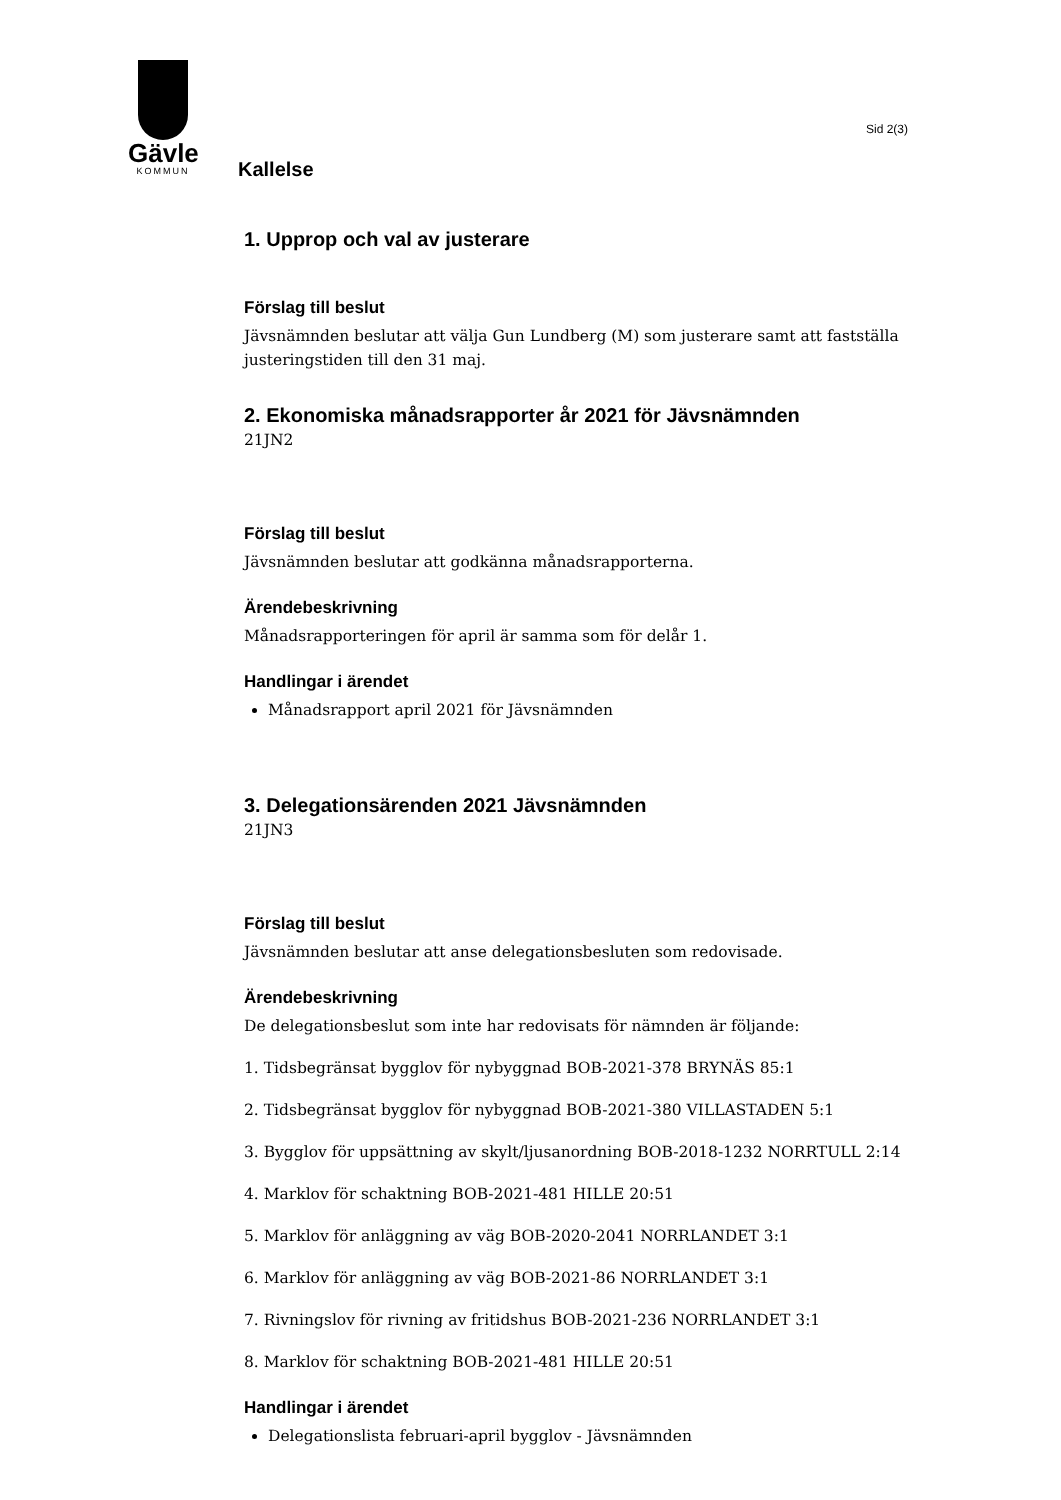Gävle
KOMMUN
Sid 2(3)
Kallelse
1. Upprop och val av justerare
Förslag till beslut
Jävsnämnden beslutar att välja Gun Lundberg (M) som justerare samt att fastställa justeringstiden till den 31 maj.
2. Ekonomiska månadsrapporter år 2021 för Jävsnämnden
21JN2
Förslag till beslut
Jävsnämnden beslutar att godkänna månadsrapporterna.
Ärendebeskrivning
Månadsrapporteringen för april är samma som för delår 1.
Handlingar i ärendet
Månadsrapport april 2021 för Jävsnämnden
3. Delegationsärenden 2021 Jävsnämnden
21JN3
Förslag till beslut
Jävsnämnden beslutar att anse delegationsbesluten som redovisade.
Ärendebeskrivning
De delegationsbeslut som inte har redovisats för nämnden är följande:
1. Tidsbegränsat bygglov för nybyggnad BOB-2021-378 BRYNÄS 85:1
2. Tidsbegränsat bygglov för nybyggnad BOB-2021-380 VILLASTADEN 5:1
3. Bygglov för uppsättning av skylt/ljusanordning BOB-2018-1232 NORRTULL 2:14
4. Marklov för schaktning BOB-2021-481 HILLE 20:51
5. Marklov för anläggning av väg BOB-2020-2041 NORRLANDET 3:1
6. Marklov för anläggning av väg BOB-2021-86 NORRLANDET 3:1
7. Rivningslov för rivning av fritidshus BOB-2021-236 NORRLANDET 3:1
8. Marklov för schaktning BOB-2021-481 HILLE 20:51
Handlingar i ärendet
Delegationslista februari-april bygglov - Jävsnämnden